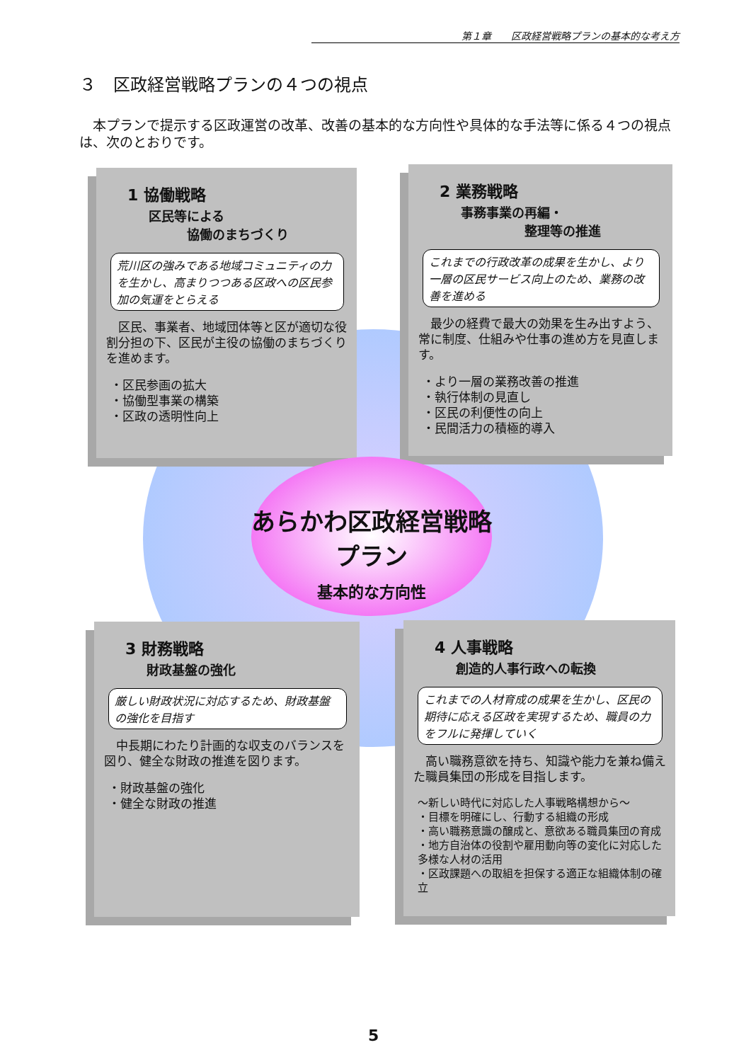第１章　　区政経営戦略プランの基本的な考え方
３　区政経営戦略プランの４つの視点
　本プランで提示する区政運営の改革、改善の基本的な方向性や具体的な手法等に係る４つの視点は、次のとおりです。
1 協働戦略
区民等による
　　　協働のまちづくり
荒川区の強みである地域コミュニティの力を生かし、高まりつつある区政への区民参加の気運をとらえる
　区民、事業者、地域団体等と区が適切な役割分担の下、区民が主役の協働のまちづくりを進めます。
・区民参画の拡大
・協働型事業の構築
・区政の透明性向上
2 業務戦略
事務事業の再編・
　　　　　整理等の推進
これまでの行政改革の成果を生かし、より一層の区民サービス向上のため、業務の改善を進める
　最少の経費で最大の効果を生み出すよう、常に制度、仕組みや仕事の進め方を見直します。
・より一層の業務改善の推進
・執行体制の見直し
・区民の利便性の向上
・民間活力の積極的導入
あらかわ区政経営戦略プラン
基本的な方向性
3 財務戦略
財政基盤の強化
厳しい財政状況に対応するため、財政基盤の強化を目指す
　中長期にわたり計画的な収支のバランスを図り、健全な財政の推進を図ります。
・財政基盤の強化
・健全な財政の推進
4 人事戦略
創造的人事行政への転換
これまでの人材育成の成果を生かし、区民の期待に応える区政を実現するため、職員の力をフルに発揮していく
　高い職務意欲を持ち、知識や能力を兼ね備えた職員集団の形成を目指します。
～新しい時代に対応した人事戦略構想から～
・目標を明確にし、行動する組織の形成
・高い職務意識の醸成と、意欲ある職員集団の育成
・地方自治体の役割や雇用動向等の変化に対応した多様な人材の活用
・区政課題への取組を担保する適正な組織体制の確立
5